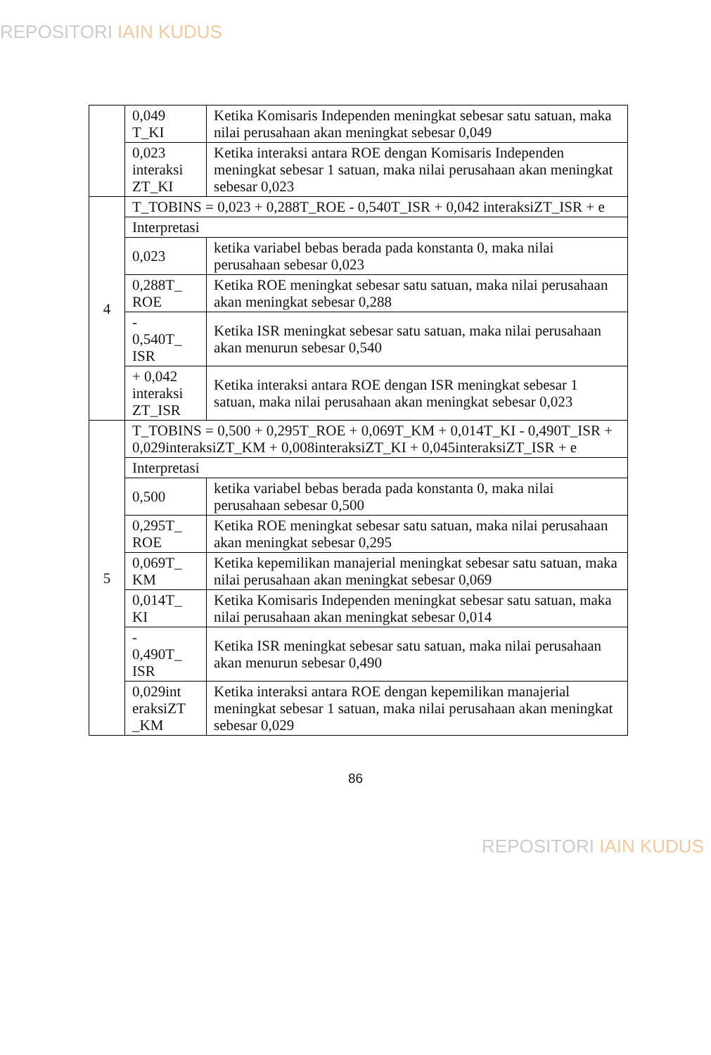REPOSITORI IAIN KUDUS
| | 0,049 T_KI | Ketika Komisaris Independen meningkat sebesar satu satuan, maka nilai perusahaan akan meningkat sebesar 0,049 |
| | 0,023 interaksi ZT_KI | Ketika interaksi antara ROE dengan Komisaris Independen meningkat sebesar 1 satuan, maka nilai perusahaan akan meningkat sebesar 0,023 |
| 4 | T_TOBINS = 0,023 + 0,288T_ROE - 0,540T_ISR + 0,042 interaksiZT_ISR + e | |
| | Interpretasi | |
| | 0,023 | ketika variabel bebas berada pada konstanta 0, maka nilai perusahaan sebesar 0,023 |
| | 0,288T_ ROE | Ketika ROE meningkat sebesar satu satuan, maka nilai perusahaan akan meningkat sebesar 0,288 |
| | - 0,540T_ ISR | Ketika ISR meningkat sebesar satu satuan, maka nilai perusahaan akan menurun sebesar 0,540 |
| | + 0,042 interaksi ZT_ISR | Ketika interaksi antara ROE dengan ISR meningkat sebesar 1 satuan, maka nilai perusahaan akan meningkat sebesar 0,023 |
| 5 | T_TOBINS = 0,500 + 0,295T_ROE + 0,069T_KM + 0,014T_KI - 0,490T_ISR + 0,029interaksiZT_KM + 0,008interaksiZT_KI + 0,045interaksiZT_ISR + e | |
| | Interpretasi | |
| | 0,500 | ketika variabel bebas berada pada konstanta 0, maka nilai perusahaan sebesar 0,500 |
| | 0,295T_ ROE | Ketika ROE meningkat sebesar satu satuan, maka nilai perusahaan akan meningkat sebesar 0,295 |
| | 0,069T_ KM | Ketika kepemilikan manajerial meningkat sebesar satu satuan, maka nilai perusahaan akan meningkat sebesar 0,069 |
| | 0,014T_ KI | Ketika Komisaris Independen meningkat sebesar satu satuan, maka nilai perusahaan akan meningkat sebesar 0,014 |
| | - 0,490T_ ISR | Ketika ISR meningkat sebesar satu satuan, maka nilai perusahaan akan menurun sebesar 0,490 |
| | 0,029int eraksiZT _KM | Ketika interaksi antara ROE dengan kepemilikan manajerial meningkat sebesar 1 satuan, maka nilai perusahaan akan meningkat sebesar 0,029 |
86
REPOSITORI IAIN KUDUS